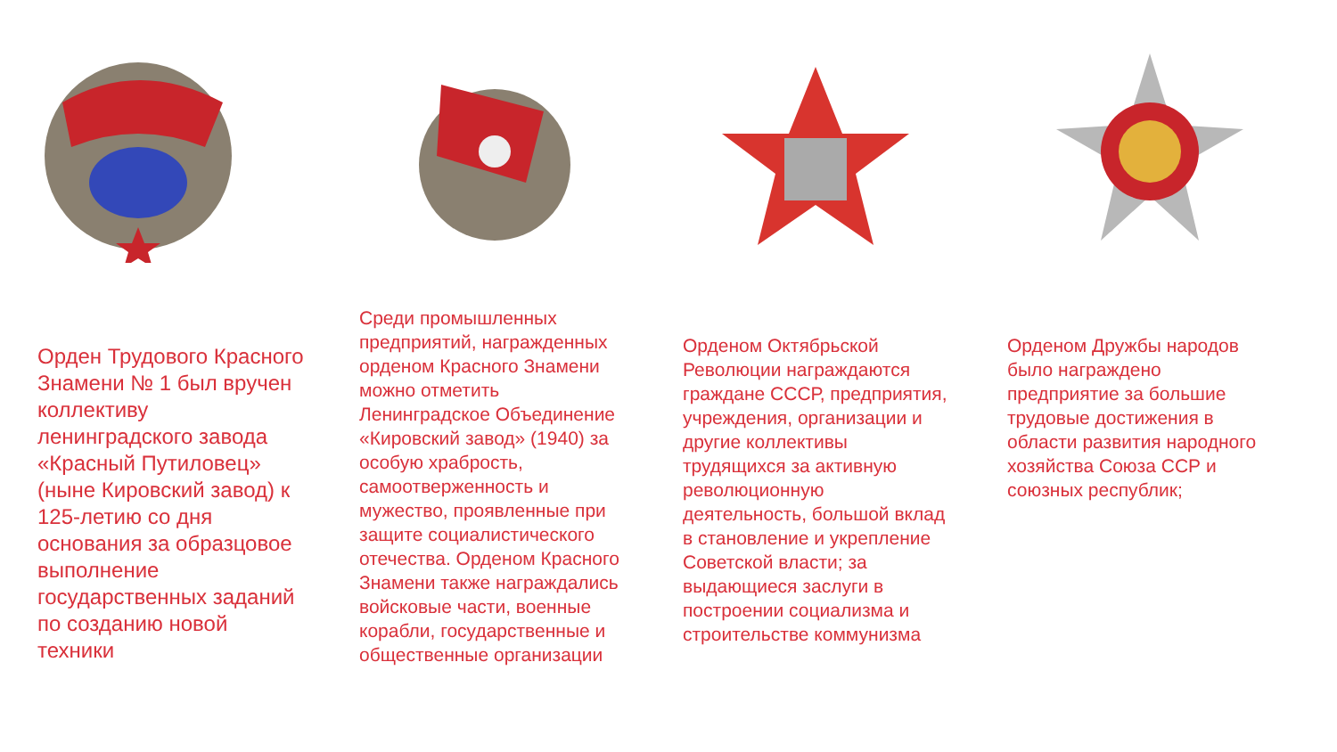Орден Трудового Красного Знамени № 1 был вручен коллективу ленинградского завода «Красный Путиловец» (ныне Кировский завод) к 125-летию со дня основания за образцовое выполнение государственных заданий по созданию новой техники
Среди промышленных предприятий, награжденных орденом Красного Знамени можно отметить Ленинградское Объединение «Кировский завод» (1940) за особую храбрость, самоотверженность и мужество, проявленные при защите социалистического отечества. Орденом Красного Знамени также награждались войсковые части, военные корабли, государственные и общественные организации
Орденом Октябрьской Революции награждаются граждане СССР, предприятия, учреждения, организации и другие коллективы трудящихся за активную революционную деятельность, большой вклад в становление и укрепление Советской власти; за выдающиеся заслуги в построении социализма и строительстве коммунизма
Орденом Дружбы народов было награждено предприятие за большие трудовые достижения в области развития народного хозяйства Союза ССР и союзных республик;